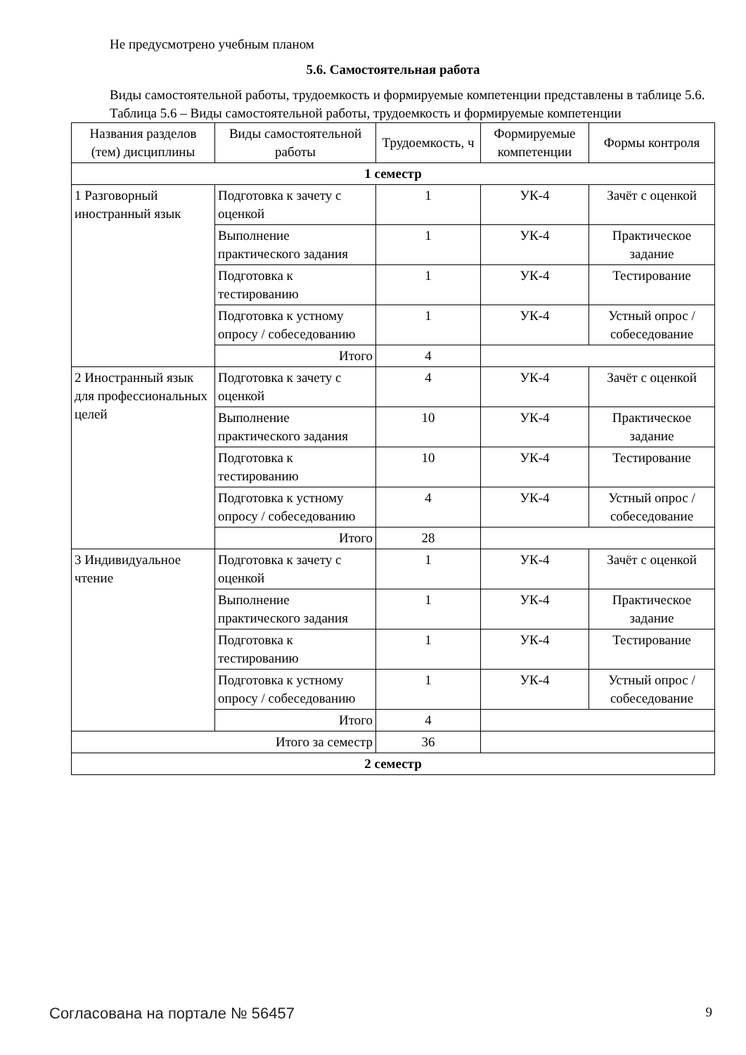Не предусмотрено учебным планом
5.6. Самостоятельная работа
Виды самостоятельной работы, трудоемкость и формируемые компетенции представлены в таблице 5.6.
Таблица 5.6 – Виды самостоятельной работы, трудоемкость и формируемые компетенции
| Названия разделов (тем) дисциплины | Виды самостоятельной работы | Трудоемкость, ч | Формируемые компетенции | Формы контроля |
| --- | --- | --- | --- | --- |
| 1 семестр | | | | |
| 1 Разговорный иностранный язык | Подготовка к зачету с оценкой | 1 | УК-4 | Зачёт с оценкой |
| | Выполнение практического задания | 1 | УК-4 | Практическое задание |
| | Подготовка к тестированию | 1 | УК-4 | Тестирование |
| | Подготовка к устному опросу / собеседованию | 1 | УК-4 | Устный опрос / собеседование |
| | Итого | 4 | | |
| 2 Иностранный язык для профессиональных целей | Подготовка к зачету с оценкой | 4 | УК-4 | Зачёт с оценкой |
| | Выполнение практического задания | 10 | УК-4 | Практическое задание |
| | Подготовка к тестированию | 10 | УК-4 | Тестирование |
| | Подготовка к устному опросу / собеседованию | 4 | УК-4 | Устный опрос / собеседование |
| | Итого | 28 | | |
| 3 Индивидуальное чтение | Подготовка к зачету с оценкой | 1 | УК-4 | Зачёт с оценкой |
| | Выполнение практического задания | 1 | УК-4 | Практическое задание |
| | Подготовка к тестированию | 1 | УК-4 | Тестирование |
| | Подготовка к устному опросу / собеседованию | 1 | УК-4 | Устный опрос / собеседование |
| | Итого | 4 | | |
| Итого за семестр | | 36 | | |
| 2 семестр | | | | |
Согласована на портале № 56457 9